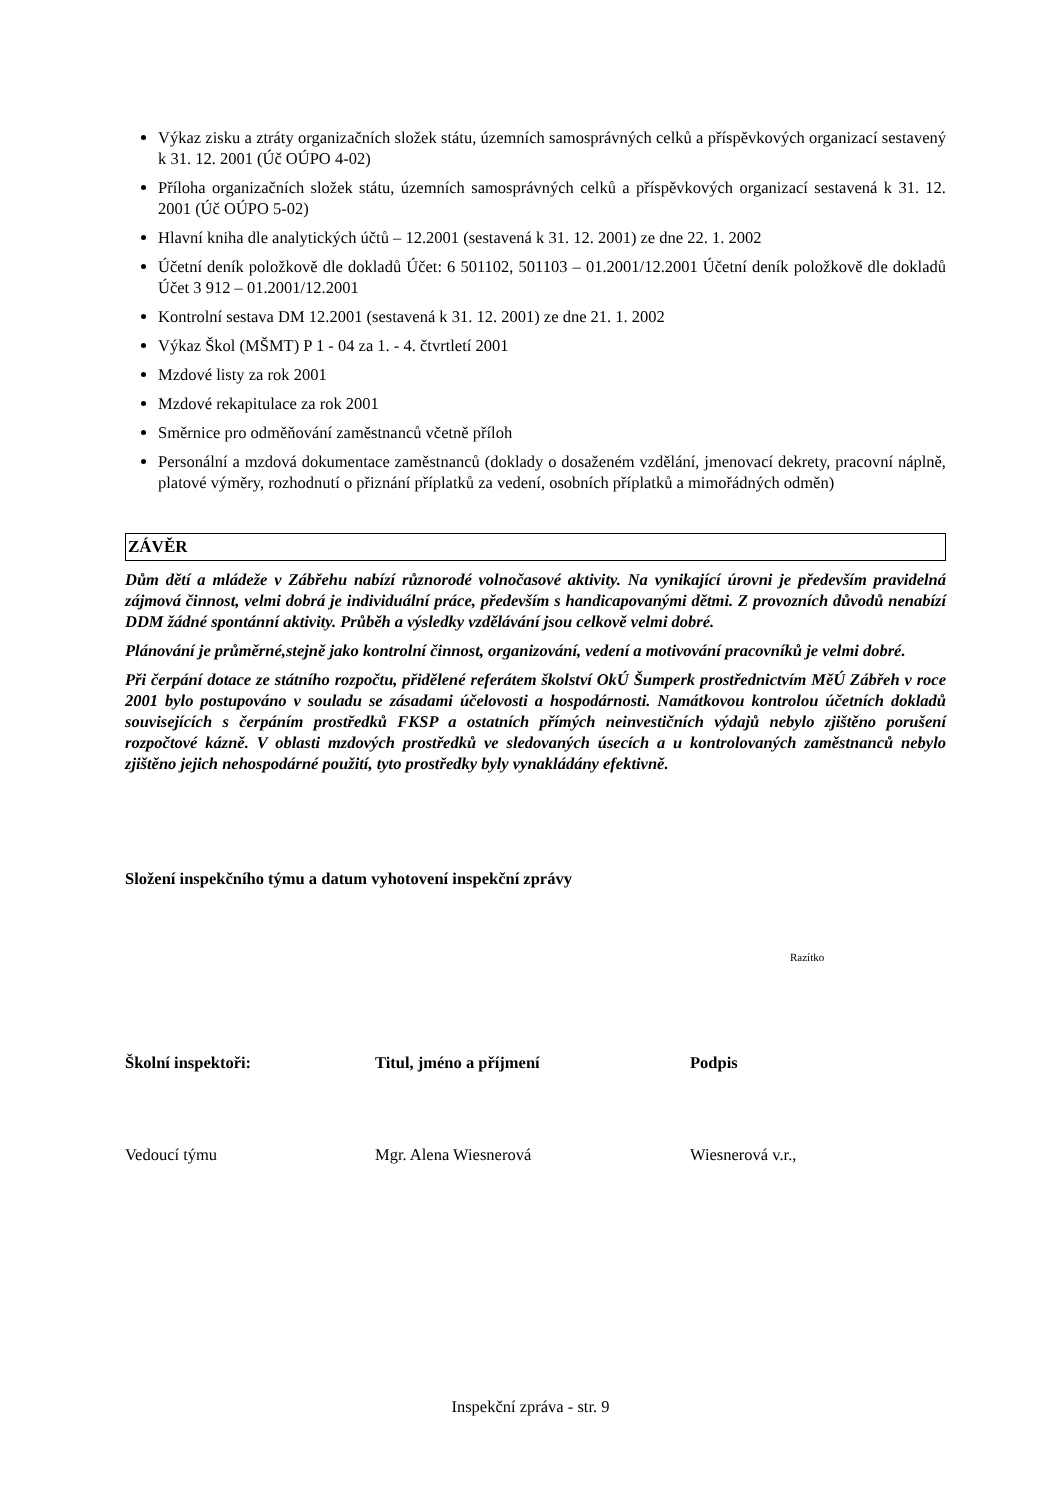Výkaz zisku a ztráty organizačních složek státu, územních samosprávných celků a příspěvkových organizací sestavený k 31. 12. 2001 (Úč OÚPO 4-02)
Příloha organizačních složek státu, územních samosprávných celků a příspěvkových organizací sestavená k 31. 12. 2001 (Úč OÚPO 5-02)
Hlavní kniha dle analytických účtů – 12.2001 (sestavená k 31. 12. 2001) ze dne 22. 1. 2002
Účetní deník položkově dle dokladů Účet: 6 501102, 501103 – 01.2001/12.2001 Účetní deník položkově dle dokladů Účet 3 912 – 01.2001/12.2001
Kontrolní sestava DM 12.2001 (sestavená k 31. 12. 2001) ze dne 21. 1. 2002
Výkaz Škol (MŠMT) P 1 - 04 za 1. - 4. čtvrtletí 2001
Mzdové listy za rok 2001
Mzdové rekapitulace za rok 2001
Směrnice pro odměňování zaměstnanců včetně příloh
Personální a mzdová dokumentace zaměstnanců (doklady o dosaženém vzdělání, jmenovací dekrety, pracovní náplně, platové výměry, rozhodnutí o přiznání příplatků za vedení, osobních příplatků a mimořádných odměn)
ZÁVĚR
Dům dětí a mládeže v Zábřehu nabízí různorodé volnočasové aktivity. Na vynikající úrovni je především pravidelná zájmová činnost, velmi dobrá je individuální práce, především s handicapovanými dětmi. Z provozních důvodů nenabízí DDM žádné spontánní aktivity. Průběh a výsledky vzdělávání jsou celkově velmi dobré.
Plánování je průměrné,stejně jako kontrolní činnost, organizování, vedení a motivování pracovníků je velmi dobré.
Při čerpání dotace ze státního rozpočtu, přidělené referátem školství OkÚ Šumperk prostřednictvím MěÚ Zábřeh v roce 2001 bylo postupováno v souladu se zásadami účelovosti a hospodárnosti. Namátkovou kontrolou účetních dokladů souvisejících s čerpáním prostředků FKSP a ostatních přímých neinvestičních výdajů nebylo zjištěno porušení rozpočtové kázně. V oblasti mzdových prostředků ve sledovaných úsecích a u kontrolovaných zaměstnanců nebylo zjištěno jejich nehospodárné použití, tyto prostředky byly vynakládány efektivně.
Složení inspekčního týmu a datum vyhotovení inspekční zprávy
Razítko
Školní inspektoři: Titul, jméno a příjmení Podpis
Vedoucí týmu Mgr. Alena Wiesnerová Wiesnerová v.r.,
Inspekční zpráva - str. 9